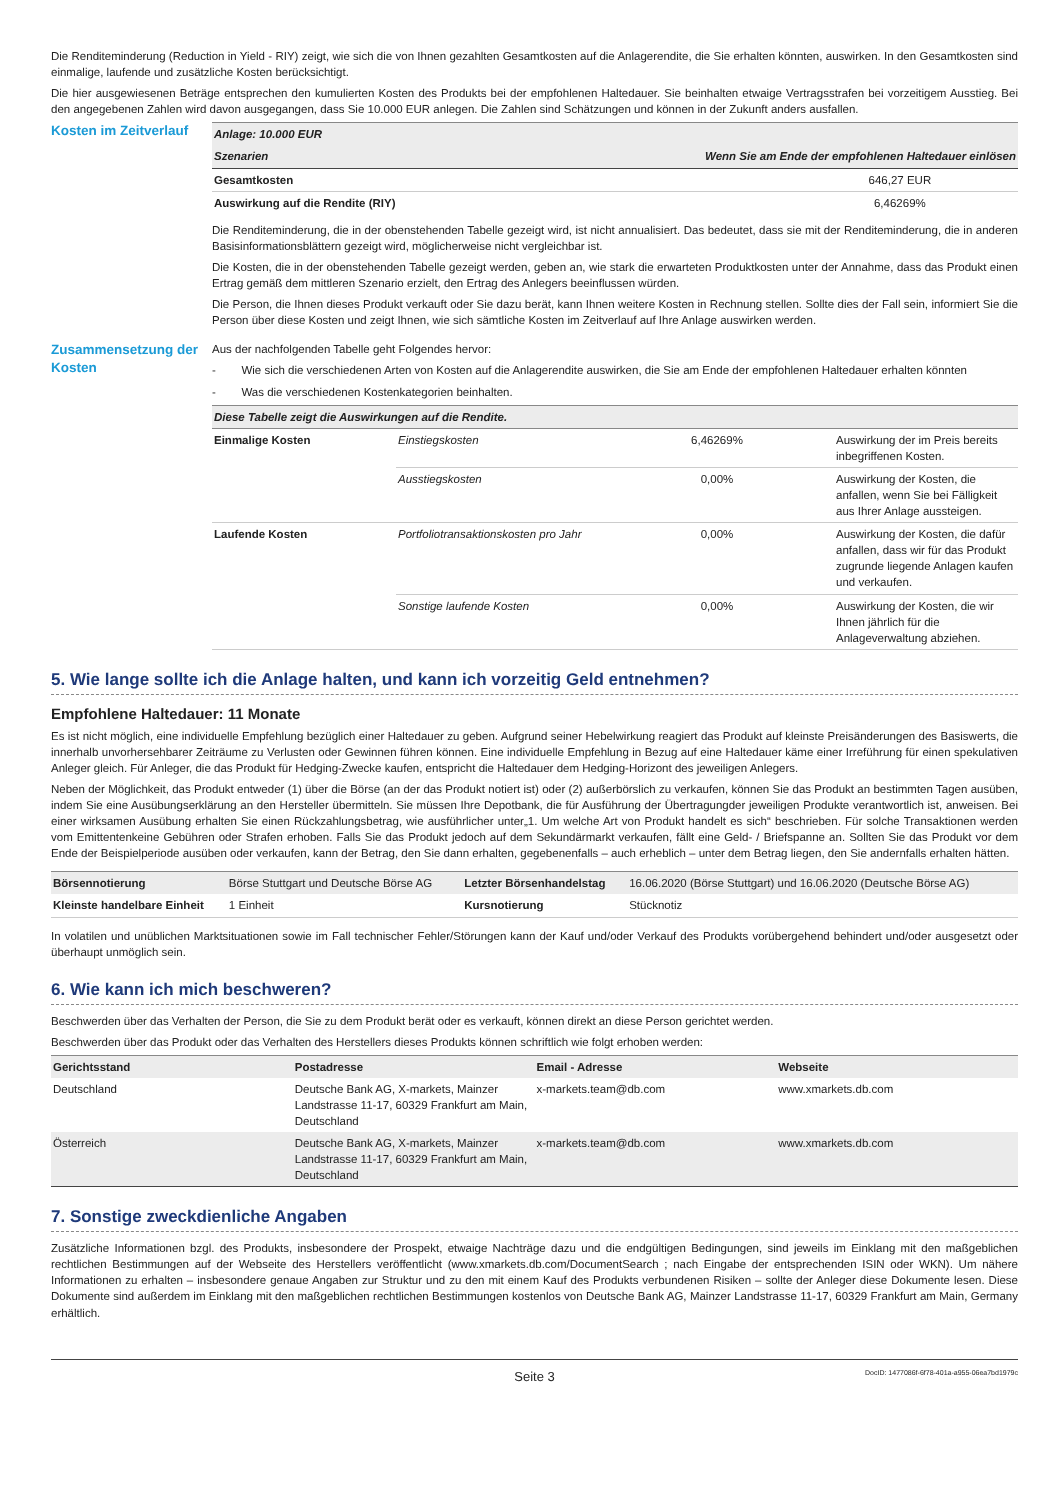Die Renditeminderung (Reduction in Yield - RIY) zeigt, wie sich die von Ihnen gezahlten Gesamtkosten auf die Anlagerendite, die Sie erhalten könnten, auswirken. In den Gesamtkosten sind einmalige, laufende und zusätzliche Kosten berücksichtigt.
Die hier ausgewiesenen Beträge entsprechen den kumulierten Kosten des Produkts bei der empfohlenen Haltedauer. Sie beinhalten etwaige Vertragsstrafen bei vorzeitigem Ausstieg. Bei den angegebenen Zahlen wird davon ausgegangen, dass Sie 10.000 EUR anlegen. Die Zahlen sind Schätzungen und können in der Zukunft anders ausfallen.
Kosten im Zeitverlauf
| Anlage: 10.000 EUR | |
| --- | --- |
| Szenarien | Wenn Sie am Ende der empfohlenen Haltedauer einlösen |
| Gesamtkosten | 646,27 EUR |
| Auswirkung auf die Rendite (RIY) | 6,46269% |
Die Renditeminderung, die in der obenstehenden Tabelle gezeigt wird, ist nicht annualisiert. Das bedeutet, dass sie mit der Renditeminderung, die in anderen Basisinformationsblättern gezeigt wird, möglicherweise nicht vergleichbar ist.
Die Kosten, die in der obenstehenden Tabelle gezeigt werden, geben an, wie stark die erwarteten Produktkosten unter der Annahme, dass das Produkt einen Ertrag gemäß dem mittleren Szenario erzielt, den Ertrag des Anlegers beeinflussen würden.
Die Person, die Ihnen dieses Produkt verkauft oder Sie dazu berät, kann Ihnen weitere Kosten in Rechnung stellen. Sollte dies der Fall sein, informiert Sie die Person über diese Kosten und zeigt Ihnen, wie sich sämtliche Kosten im Zeitverlauf auf Ihre Anlage auswirken werden.
Zusammensetzung der Kosten
Aus der nachfolgenden Tabelle geht Folgendes hervor:
- Wie sich die verschiedenen Arten von Kosten auf die Anlagerendite auswirken, die Sie am Ende der empfohlenen Haltedauer erhalten könnten
- Was die verschiedenen Kostenkategorien beinhalten.
| Diese Tabelle zeigt die Auswirkungen auf die Rendite. | | | |
| --- | --- | --- | --- |
| Einmalige Kosten | Einstiegskosten | 6,46269% | Auswirkung der im Preis bereits inbegriffenen Kosten. |
| | Ausstiegskosten | 0,00% | Auswirkung der Kosten, die anfallen, wenn Sie bei Fälligkeit aus Ihrer Anlage aussteigen. |
| Laufende Kosten | Portfoliotransaktionskosten pro Jahr | 0,00% | Auswirkung der Kosten, die dafür anfallen, dass wir für das Produkt zugrunde liegende Anlagen kaufen und verkaufen. |
| | Sonstige laufende Kosten | 0,00% | Auswirkung der Kosten, die wir Ihnen jährlich für die Anlageverwaltung abziehen. |
5. Wie lange sollte ich die Anlage halten, und kann ich vorzeitig Geld entnehmen?
Empfohlene Haltedauer: 11 Monate
Es ist nicht möglich, eine individuelle Empfehlung bezüglich einer Haltedauer zu geben. Aufgrund seiner Hebelwirkung reagiert das Produkt auf kleinste Preisänderungen des Basiswerts, die innerhalb unvorhersehbarer Zeiträume zu Verlusten oder Gewinnen führen können. Eine individuelle Empfehlung in Bezug auf eine Haltedauer käme einer Irreführung für einen spekulativen Anleger gleich. Für Anleger, die das Produkt für Hedging-Zwecke kaufen, entspricht die Haltedauer dem Hedging-Horizont des jeweiligen Anlegers.
Neben der Möglichkeit, das Produkt entweder (1) über die Börse (an der das Produkt notiert ist) oder (2) außerbörslich zu verkaufen, können Sie das Produkt an bestimmten Tagen ausüben, indem Sie eine Ausübungserklärung an den Hersteller übermitteln. Sie müssen Ihre Depotbank, die für Ausführung der Übertragungder jeweiligen Produkte verantwortlich ist, anweisen. Bei einer wirksamen Ausübung erhalten Sie einen Rückzahlungsbetrag, wie ausführlicher unter„1. Um welche Art von Produkt handelt es sich“ beschrieben. Für solche Transaktionen werden vom Emittentenkeine Gebühren oder Strafen erhoben. Falls Sie das Produkt jedoch auf dem Sekundärmarkt verkaufen, fällt eine Geld- / Briefspanne an. Sollten Sie das Produkt vor dem Ende der Beispielperiode ausüben oder verkaufen, kann der Betrag, den Sie dann erhalten, gegebenenfalls – auch erheblich – unter dem Betrag liegen, den Sie andernfalls erhalten hätten.
| Börsennotierung | Börse Stuttgart und Deutsche Börse AG | Letzter Börsenhandelstag | 16.06.2020 (Börse Stuttgart) und 16.06.2020 (Deutsche Börse AG) |
| Kleinste handelbare Einheit | 1 Einheit | Kursnotierung | Stücknotiz |
In volatilen und unüblichen Marktsituationen sowie im Fall technischer Fehler/Störungen kann der Kauf und/oder Verkauf des Produkts vorübergehend behindert und/oder ausgesetzt oder überhaupt unmöglich sein.
6. Wie kann ich mich beschweren?
Beschwerden über das Verhalten der Person, die Sie zu dem Produkt berät oder es verkauft, können direkt an diese Person gerichtet werden.
Beschwerden über das Produkt oder das Verhalten des Herstellers dieses Produkts können schriftlich wie folgt erhoben werden:
| Gerichtsstand | Postadresse | Email - Adresse | Webseite |
| --- | --- | --- | --- |
| Deutschland | Deutsche Bank AG, X-markets, Mainzer Landstrasse 11-17, 60329 Frankfurt am Main, Deutschland | x-markets.team@db.com | www.xmarkets.db.com |
| Österreich | Deutsche Bank AG, X-markets, Mainzer Landstrasse 11-17, 60329 Frankfurt am Main, Deutschland | x-markets.team@db.com | www.xmarkets.db.com |
7. Sonstige zweckdienliche Angaben
Zusätzliche Informationen bzgl. des Produkts, insbesondere der Prospekt, etwaige Nachträge dazu und die endgültigen Bedingungen, sind jeweils im Einklang mit den maßgeblichen rechtlichen Bestimmungen auf der Webseite des Herstellers veröffentlicht (www.xmarkets.db.com/DocumentSearch ; nach Eingabe der entsprechenden ISIN oder WKN). Um nähere Informationen zu erhalten – insbesondere genaue Angaben zur Struktur und zu den mit einem Kauf des Produkts verbundenen Risiken – sollte der Anleger diese Dokumente lesen. Diese Dokumente sind außerdem im Einklang mit den maßgeblichen rechtlichen Bestimmungen kostenlos von Deutsche Bank AG, Mainzer Landstrasse 11-17, 60329 Frankfurt am Main, Germany erhältlich.
Seite 3 DocID: 1477086f-6f78-401a-a955-06ea7bd1979c